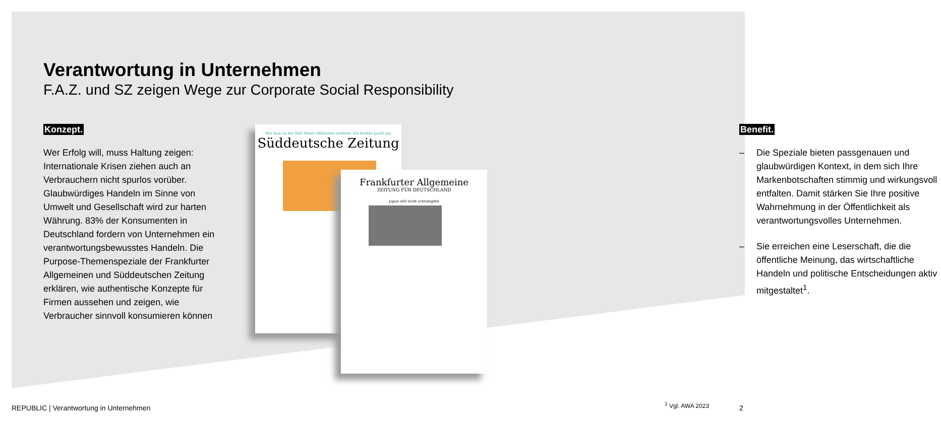Verantwortung in Unternehmen
F.A.Z. und SZ zeigen Wege zur Corporate Social Responsibility
Konzept.
Wer Erfolg will, muss Haltung zeigen: Internationale Krisen ziehen auch an Verbrauchern nicht spurlos vorüber. Glaubwürdiges Handeln im Sinne von Umwelt und Gesellschaft wird zur harten Währung. 83% der Konsumenten in Deutschland fordern von Unternehmen ein verantwortungsbewusstes Handeln. Die Purpose-Themenspeziale der Frankfurter Allgemeinen und Süddeutschen Zeitung erklären, wie authentische Konzepte für Firmen aussehen und zeigen, wie Verbraucher sinnvoll konsumieren können
Wie man an der Wall Street Milliarden verdient: Ein Banker packt aus
Süddeutsche Zeitung
Frankfurter Allgemeine
ZEITUNG FÜR DEUTSCHLAND
Japan will nicht schrumpfen
Benefit.
– Die Speziale bieten passgenauen und glaubwürdigen Kontext, in dem sich Ihre Markenbotschaften stimmig und wirkungsvoll entfalten. Damit stärken Sie Ihre positive Wahrnehmung in der Öffentlichkeit als verantwortungsvolles Unternehmen.
– Sie erreichen eine Leserschaft, die die öffentliche Meinung, das wirtschaftliche Handeln und politische Entscheidungen aktiv mitgestaltet<sup>1</sup>.
REPUBLIC | Verantwortung in Unternehmen
<sup>1</sup> Vgl. AWA 2023 2